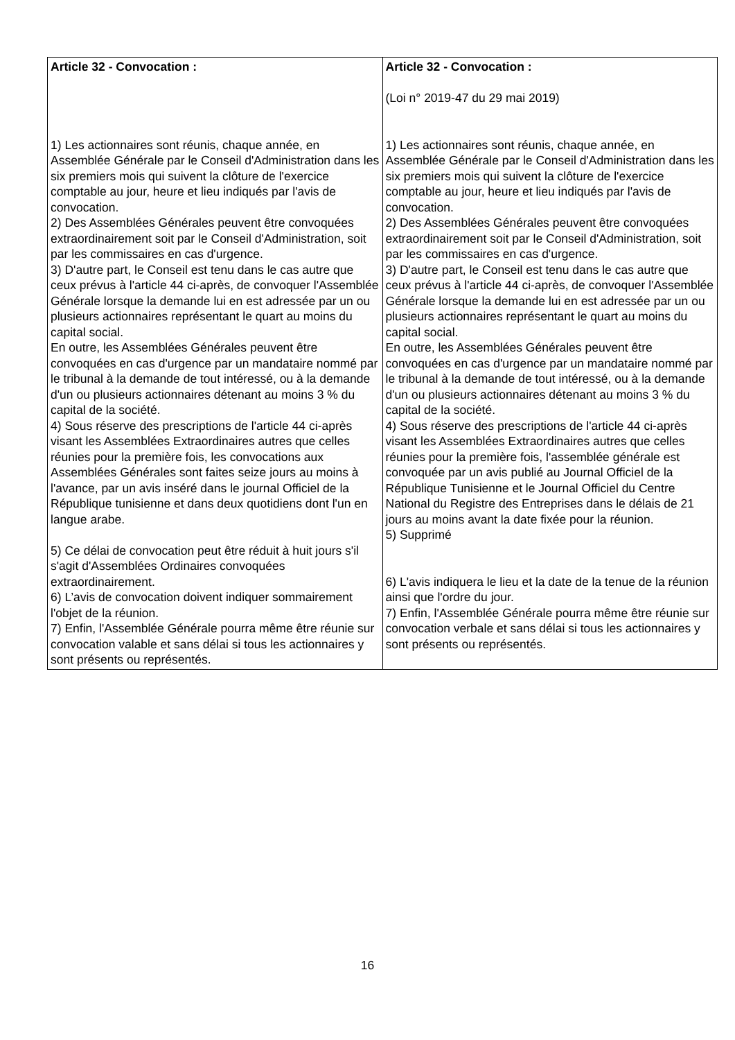| Article 32 - Convocation : 1) Les actionnaires sont réunis, chaque année, en Assemblée Générale par le Conseil d'Administration dans les six premiers mois qui suivent la clôture de l'exercice comptable au jour, heure et lieu indiqués par l'avis de convocation. 2) Des Assemblées Générales peuvent être convoquées extraordinairement soit par le Conseil d'Administration, soit par les commissaires en cas d'urgence. 3) D'autre part, le Conseil est tenu dans le cas autre que ceux prévus à l'article 44 ci-après, de convoquer l'Assemblée Générale lorsque la demande lui en est adressée par un ou plusieurs actionnaires représentant le quart au moins du capital social. En outre, les Assemblées Générales peuvent être convoquées en cas d'urgence par un mandataire nommé par le tribunal à la demande de tout intéressé, ou à la demande d'un ou plusieurs actionnaires détenant au moins 3 % du capital de la société. 4) Sous réserve des prescriptions de l'article 44 ci-après visant les Assemblées Extraordinaires autres que celles réunies pour la première fois, les convocations aux Assemblées Générales sont faites seize jours au moins à l'avance, par un avis inséré dans le journal Officiel de la République tunisienne et dans deux quotidiens dont l'un en langue arabe. 5) Ce délai de convocation peut être réduit à huit jours s'il s'agit d'Assemblées Ordinaires convoquées extraordinairement. 6) L’avis de convocation doivent indiquer sommairement l'objet de la réunion. 7) Enfin, l'Assemblée Générale pourra même être réunie sur convocation valable et sans délai si tous les actionnaires y sont présents ou représentés. | Article 32 - Convocation : (Loi n° 2019-47 du 29 mai 2019) 1) Les actionnaires sont réunis, chaque année, en Assemblée Générale par le Conseil d'Administration dans les six premiers mois qui suivent la clôture de l'exercice comptable au jour, heure et lieu indiqués par l'avis de convocation. 2) Des Assemblées Générales peuvent être convoquées extraordinairement soit par le Conseil d'Administration, soit par les commissaires en cas d'urgence. 3) D'autre part, le Conseil est tenu dans le cas autre que ceux prévus à l'article 44 ci-après, de convoquer l'Assemblée Générale lorsque la demande lui en est adressée par un ou plusieurs actionnaires représentant le quart au moins du capital social. En outre, les Assemblées Générales peuvent être convoquées en cas d'urgence par un mandataire nommé par le tribunal à la demande de tout intéressé, ou à la demande d'un ou plusieurs actionnaires détenant au moins 3 % du capital de la société. 4) Sous réserve des prescriptions de l'article 44 ci-après visant les Assemblées Extraordinaires autres que celles réunies pour la première fois, l'assemblée générale est convoquée par un avis publié au Journal Officiel de la République Tunisienne et le Journal Officiel du Centre National du Registre des Entreprises dans le délais de 21 jours au moins avant la date fixée pour la réunion. 5) Supprimé 6) L'avis indiquera le lieu et la date de la tenue de la réunion ainsi que l'ordre du jour. 7) Enfin, l'Assemblée Générale pourra même être réunie sur convocation verbale et sans délai si tous les actionnaires y sont présents ou représentés. |
16